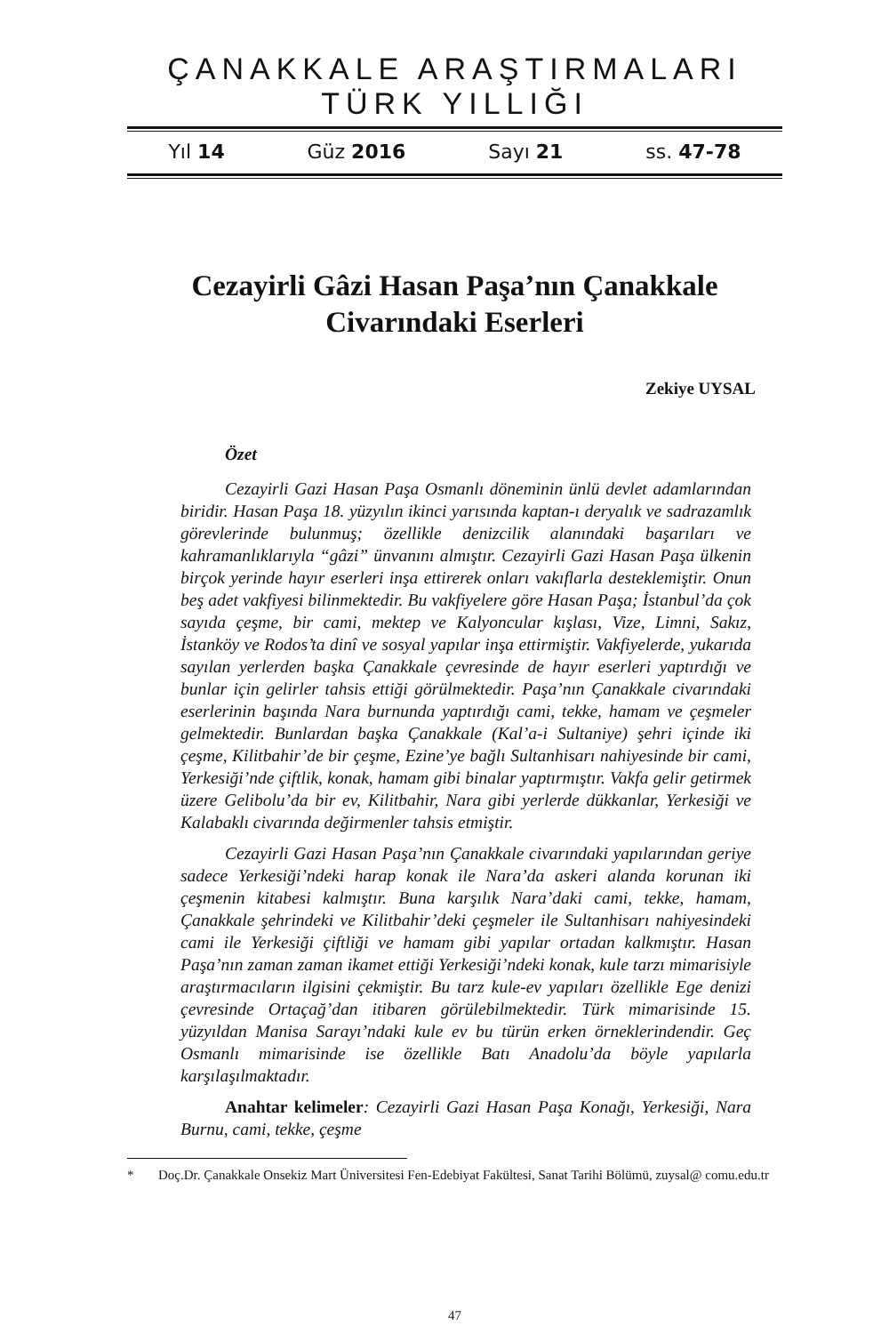ÇANAKKALE ARAŞTIRMALARI TÜRK YILLIĞI
Yıl 14 Güz 2016 Sayı 21 ss. 47-78
Cezayirli Gâzi Hasan Paşa’nın Çanakkale
Civarındaki Eserleri
Zekiye UYSAL
Özet
Cezayirli Gazi Hasan Paşa Osmanlı döneminin ünlü devlet adamlarından biridir. Hasan Paşa 18. yüzyılın ikinci yarısında kaptan-ı deryalık ve sadrazamlık görevlerinde bulunmuş; özellikle denizcilik alanındaki başarıları ve kahramanlıklarıyla “gâzi” ünvanını almıştır. Cezayirli Gazi Hasan Paşa ülkenin birçok yerinde hayır eserleri inşa ettirerek onları vakıflarla desteklemiştir. Onun beş adet vakfiyesi bilinmektedir. Bu vakfiyelere göre Hasan Paşa; İstanbul’da çok sayıda çeşme, bir cami, mektep ve Kalyoncular kışlası, Vize, Limni, Sakız, İstanköy ve Rodos’ta dinî ve sosyal yapılar inşa ettirmiştir. Vakfiyelerde, yukarıda sayılan yerlerden başka Çanakkale çevresinde de hayır eserleri yaptırdığı ve bunlar için gelirler tahsis ettiği görülmektedir. Paşa’nın Çanakkale civarındaki eserlerinin başında Nara burnunda yaptırdığı cami, tekke, hamam ve çeşmeler gelmektedir. Bunlardan başka Çanakkale (Kal’a-i Sultaniye) şehri içinde iki çeşme, Kilitbahir’de bir çeşme, Ezine’ye bağlı Sultanhisarı nahiyesinde bir cami, Yerkesiği’nde çiftlik, konak, hamam gibi binalar yaptırmıştır. Vakfa gelir getirmek üzere Gelibolu’da bir ev, Kilitbahir, Nara gibi yerlerde dükkanlar, Yerkesiği ve Kalabaklı civarında değirmenler tahsis etmiştir.
Cezayirli Gazi Hasan Paşa’nın Çanakkale civarındaki yapılarından geriye sadece Yerkesiği’ndeki harap konak ile Nara’da askeri alanda korunan iki çeşmenin kitabesi kalmıştır. Buna karşılık Nara’daki cami, tekke, hamam, Çanakkale şehrindeki ve Kilitbahir’deki çeşmeler ile Sultanhisarı nahiyesindeki cami ile Yerkesiği çiftliği ve hamam gibi yapılar ortadan kalkmıştır. Hasan Paşa’nın zaman zaman ikamet ettiği Yerkesiği’ndeki konak, kule tarzı mimarisiyle araştırmacıların ilgisini çekmiştir. Bu tarz kule-ev yapıları özellikle Ege denizi çevresinde Ortaçağ’dan itibaren görülebilmektedir. Türk mimarisinde 15. yüzyıldan Manisa Sarayı’ndaki kule ev bu türün erken örneklerindendir. Geç Osmanlı mimarisinde ise özellikle Batı Anadolu’da böyle yapılarla karşılaşılmaktadır.
Anahtar kelimeler: Cezayirli Gazi Hasan Paşa Konağı, Yerkesiği, Nara Burnu, cami, tekke, çeşme
* Doç.Dr. Çanakkale Onsekiz Mart Üniversitesi Fen-Edebiyat Fakültesi, Sanat Tarihi Bölümü, zuysal@ comu.edu.tr
47